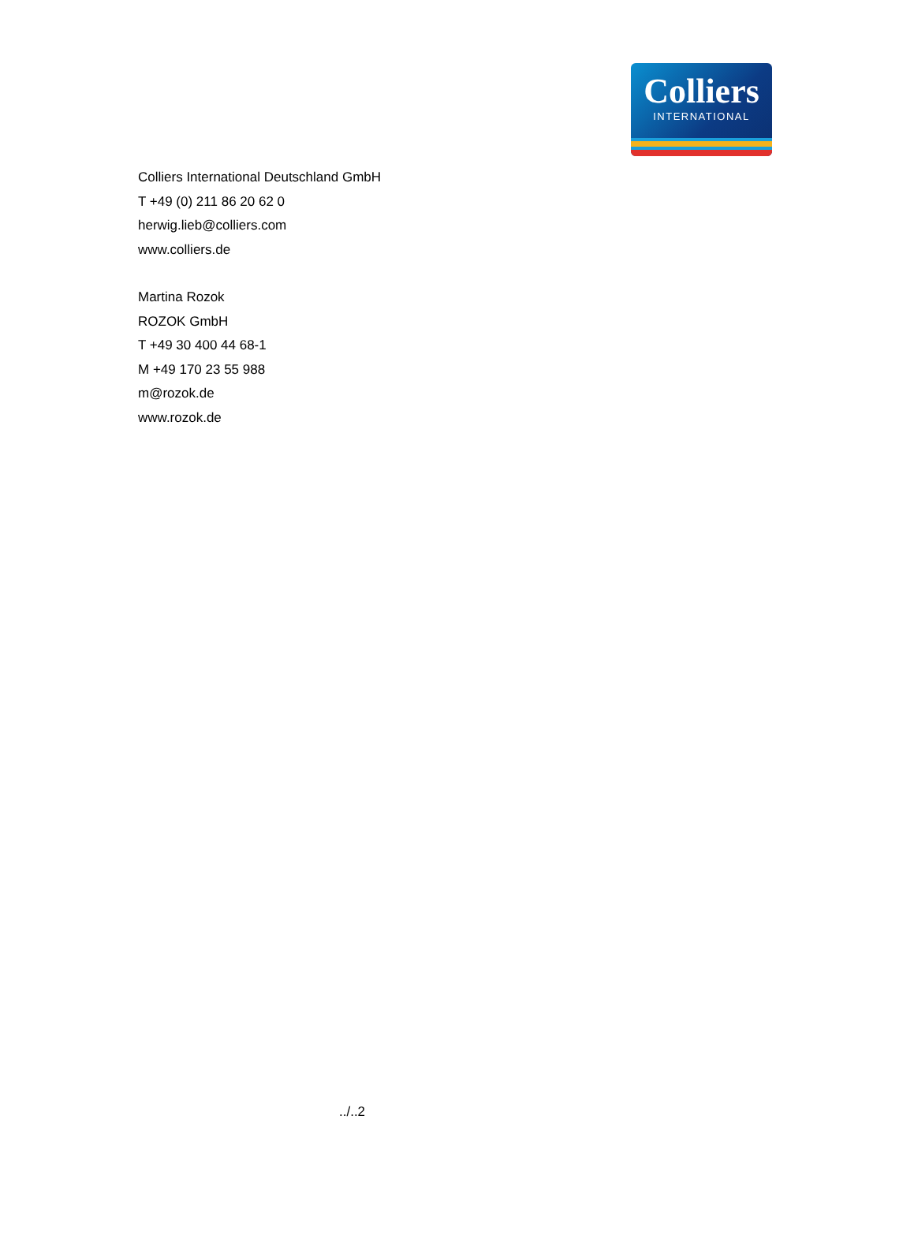Colliers
INTERNATIONAL
Colliers International Deutschland GmbH
T +49 (0) 211 86 20 62 0
herwig.lieb@colliers.com
www.colliers.de
Martina Rozok
ROZOK GmbH
T +49 30 400 44 68-1
M +49 170 23 55 988
m@rozok.de
www.rozok.de
../..2